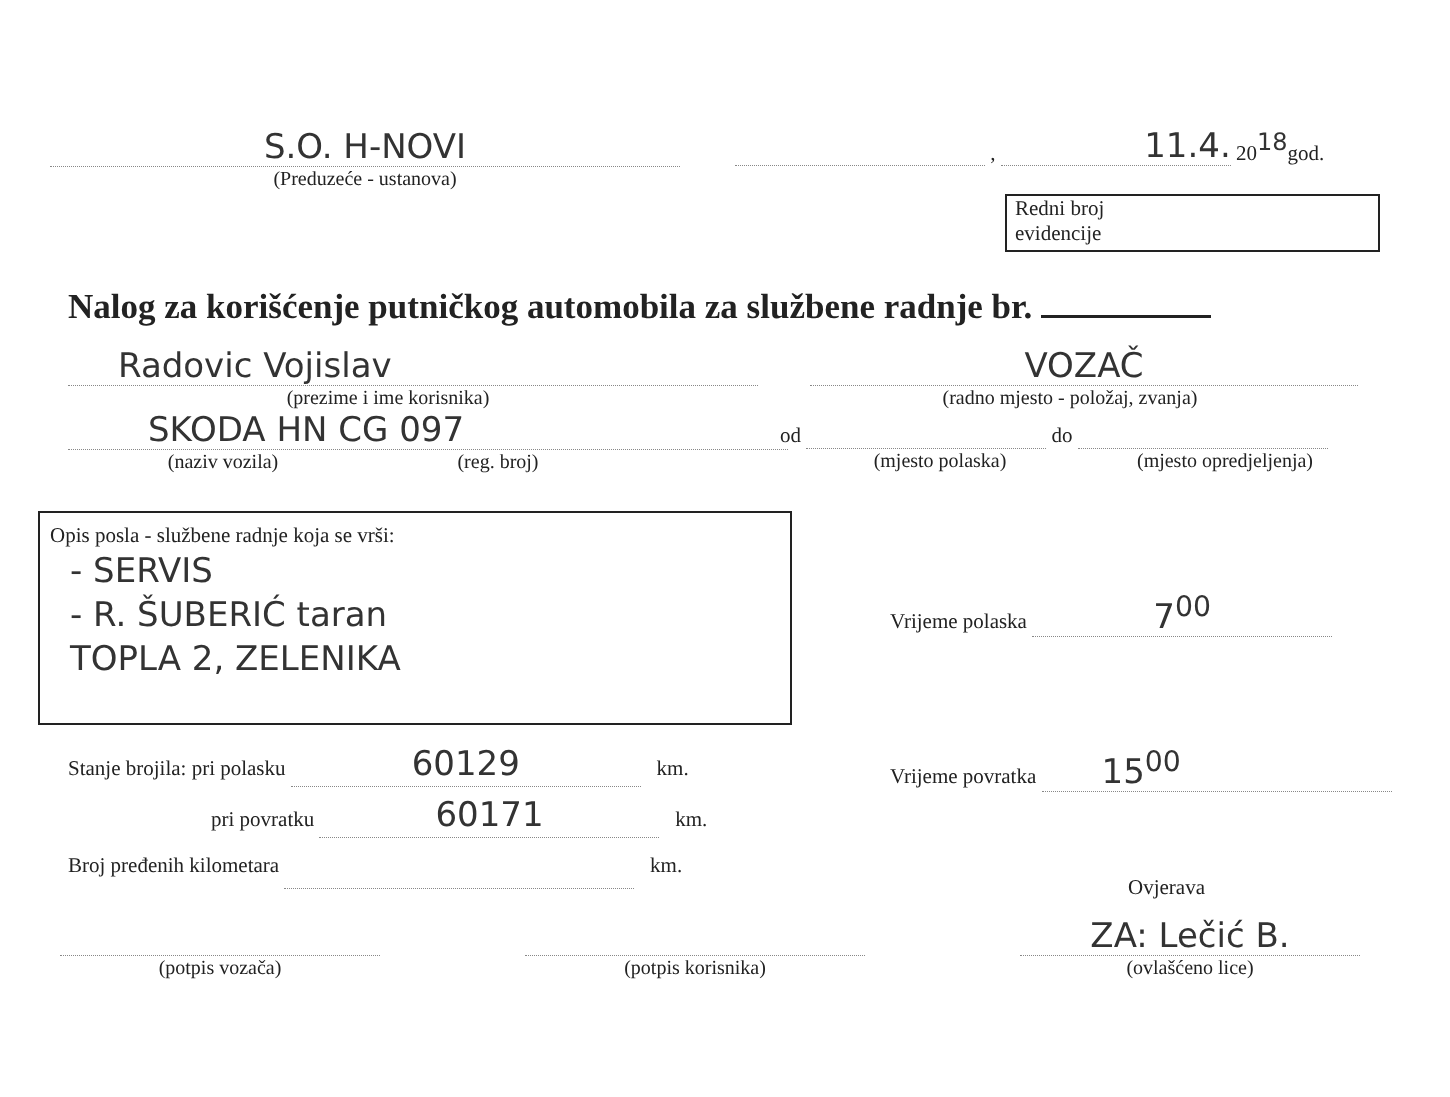S.O. H-NOVI
(Preduzeće - ustanova)
,
11.4.
20 18 god.
Redni broj
evidencije
Nalog za korišćenje putničkog automobila za službene radnje br.
Radovic Vojislav
(prezime i ime korisnika)
SKODA HN CG 097
(naziv vozila) (reg. broj)
VOZAČ
(radno mjesto - položaj, zvanja)
od do
(mjesto polaska) (mjesto opredjeljenja)
Opis posla - službene radnje koja se vrši:
- SERVIS
- R. ŠUBERIĆ taran
TOPLA 2, ZELENIKA
Vrijeme polaska 7<sup>00</sup>
Vrijeme povratka 15<sup>00</sup>
Stanje brojila: pri polasku 60129 km.
pri povratku 60171 km.
Broj pređenih kilometara km.
Ovjerava
(potpis vozača)
(potpis korisnika)
ZA: Lečić B.
(ovlašćeno lice)